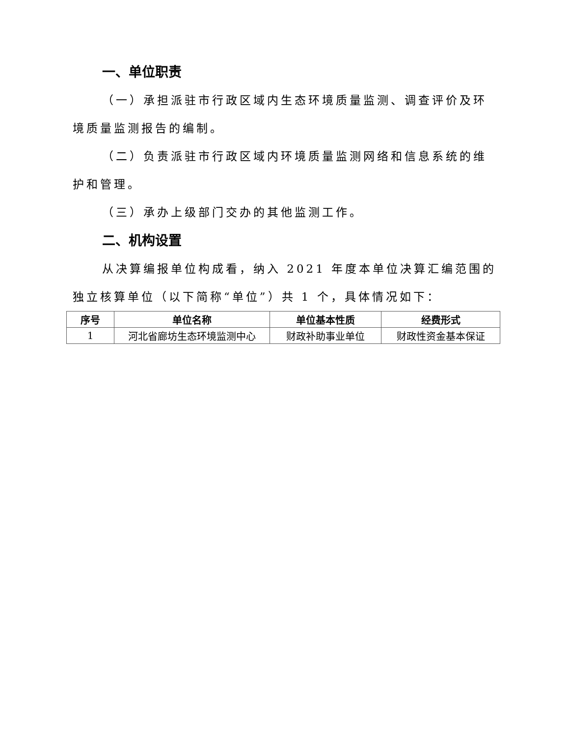一、单位职责
（一）承担派驻市行政区域内生态环境质量监测、调查评价及环境质量监测报告的编制。
（二）负责派驻市行政区域内环境质量监测网络和信息系统的维护和管理。
（三）承办上级部门交办的其他监测工作。
二、机构设置
从决算编报单位构成看，纳入 2021 年度本单位决算汇编范围的独立核算单位（以下简称“单位”）共 1 个，具体情况如下：
| 序号 | 单位名称 | 单位基本性质 | 经费形式 |
| --- | --- | --- | --- |
| 1 | 河北省廊坊生态环境监测中心 | 财政补助事业单位 | 财政性资金基本保证 |